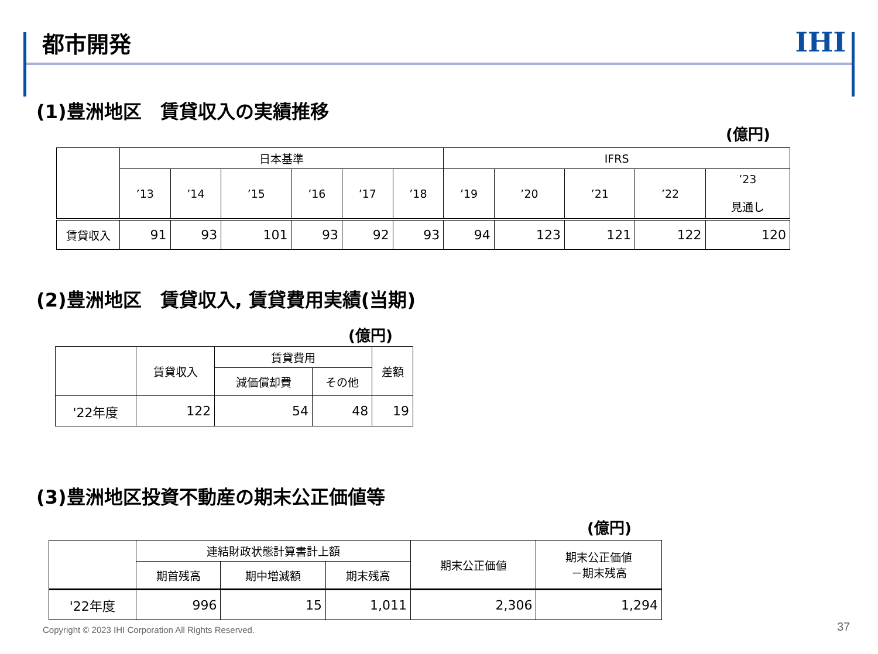都市開発
IHI
(1)豊洲地区　賃貸収入の実績推移
(億円)
| | 日本基準 | | | | | | IFRS | | | | |
| --- | --- | --- | --- | --- | --- | --- | --- | --- | --- | --- | --- |
| | ’13 | ’14 | ’15 | ’16 | ’17 | ’18 | ’19 | ’20 | ’21 | ’22 | ’23 見通し |
| 賃貸収入 | 91 | 93 | 101 | 93 | 92 | 93 | 94 | 123 | 121 | 122 | 120 |
(2)豊洲地区　賃貸収入, 賃貸費用実績(当期)
(億円)
| | 賃貸収入 | 賃貸費用 | | 差額 |
| --- | --- | --- | --- | --- |
| | | 減価償却費 | その他 | |
| '22年度 | 122 | 54 | 48 | 19 |
(3)豊洲地区投資不動産の期末公正価値等
(億円)
| | 連結財政状態計算書計上額 | | | 期末公正価値 | 期末公正価値 －期末残高 |
| --- | --- | --- | --- | --- | --- |
| | 期首残高 | 期中増減額 | 期末残高 | | |
| '22年度 | 996 | 15 | 1,011 | 2,306 | 1,294 |
Copyright © 2023 IHI Corporation All Rights Reserved.
37